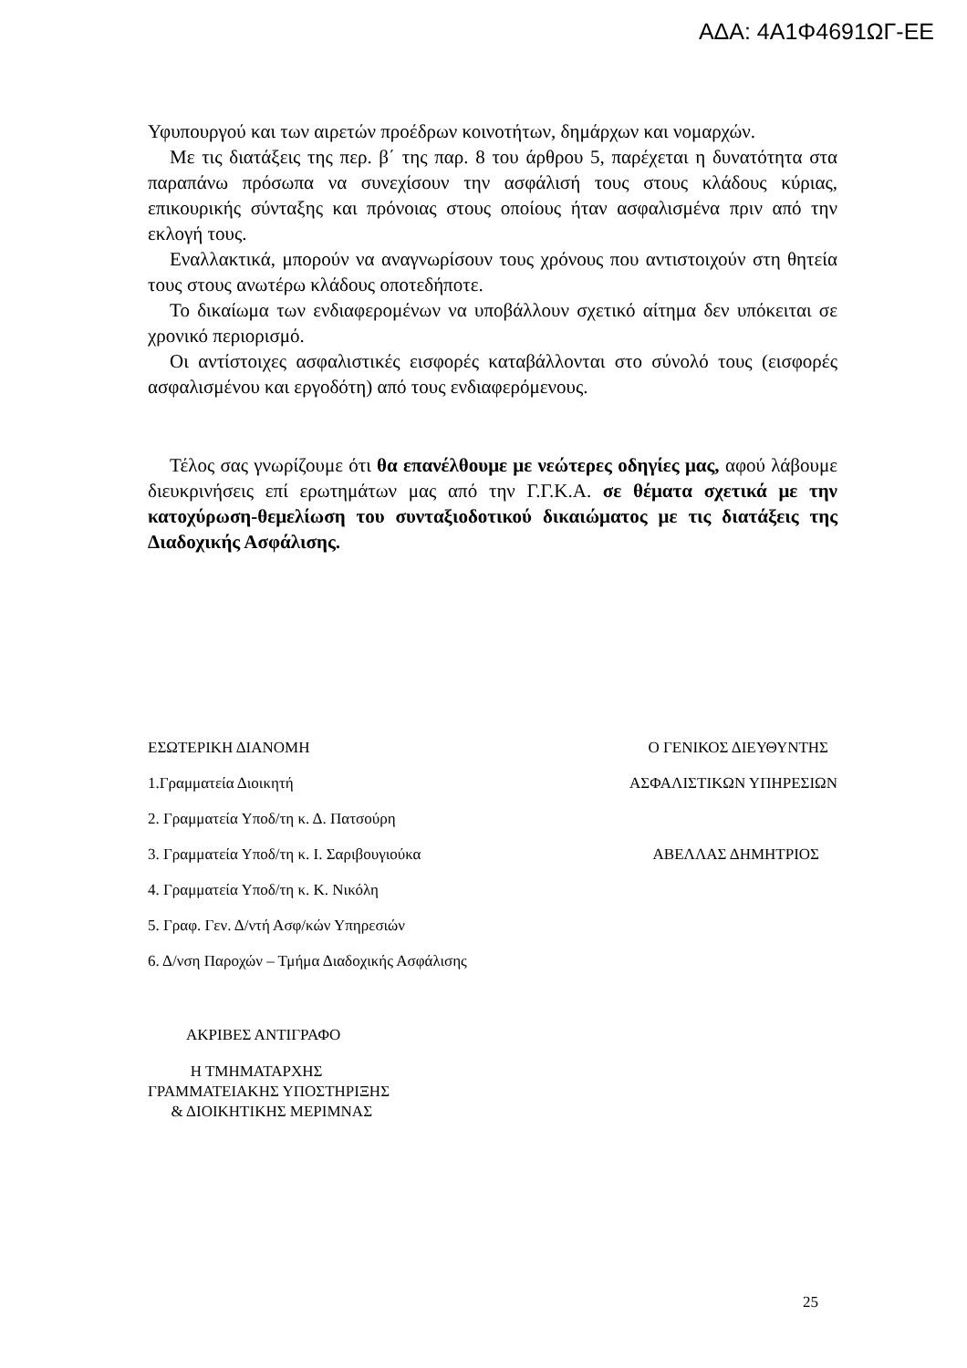ΑΔΑ: 4Α1Φ4691ΩΓ-ΕΕ
Υφυπουργού και των αιρετών προέδρων κοινοτήτων, δημάρχων και νομαρχών.
Με τις διατάξεις της περ. β΄ της παρ. 8 του άρθρου 5, παρέχεται η δυνατότητα στα παραπάνω πρόσωπα να συνεχίσουν την ασφάλισή τους στους κλάδους κύριας, επικουρικής σύνταξης και πρόνοιας στους οποίους ήταν ασφαλισμένα πριν από την εκλογή τους.
Εναλλακτικά, μπορούν να αναγνωρίσουν τους χρόνους που αντιστοιχούν στη θητεία τους στους ανωτέρω κλάδους οποτεδήποτε.
Το δικαίωμα των ενδιαφερομένων να υποβάλλουν σχετικό αίτημα δεν υπόκειται σε χρονικό περιορισμό.
Οι αντίστοιχες ασφαλιστικές εισφορές καταβάλλονται στο σύνολό τους (εισφορές ασφαλισμένου και εργοδότη) από τους ενδιαφερόμενους.
Τέλος σας γνωρίζουμε ότι θα επανέλθουμε με νεώτερες οδηγίες μας, αφού λάβουμε διευκρινήσεις επί ερωτημάτων μας από την Γ.Γ.Κ.Α. σε θέματα σχετικά με την κατοχύρωση-θεμελίωση του συνταξιοδοτικού δικαιώματος με τις διατάξεις της Διαδοχικής Ασφάλισης.
ΕΣΩΤΕΡΙΚΗ ΔΙΑΝΟΜΗ Ο ΓΕΝΙΚΟΣ ΔΙΕΥΘΥΝΤΗΣ
1.Γραμματεία Διοικητή ΑΣΦΑΛΙΣΤΙΚΩΝ ΥΠΗΡΕΣΙΩΝ
2. Γραμματεία Υποδ/τη κ. Δ. Πατσούρη
3. Γραμματεία Υποδ/τη κ. Ι. Σαριβουγιούκα ΑΒΕΛΛΑΣ ΔΗΜΗΤΡΙΟΣ
4. Γραμματεία Υποδ/τη κ. Κ. Νικόλη
5. Γραφ. Γεν. Δ/ντή Ασφ/κών Υπηρεσιών
6. Δ/νση Παροχών – Τμήμα Διαδοχικής Ασφάλισης
ΑΚΡΙΒΕΣ ΑΝΤΙΓΡΑΦΟ
Η ΤΜΗΜΑΤΑΡΧΗΣ
ΓΡΑΜΜΑΤΕΙΑΚΗΣ ΥΠΟΣΤΗΡΙΞΗΣ
& ΔΙΟΙΚΗΤΙΚΗΣ ΜΕΡΙΜΝΑΣ
25